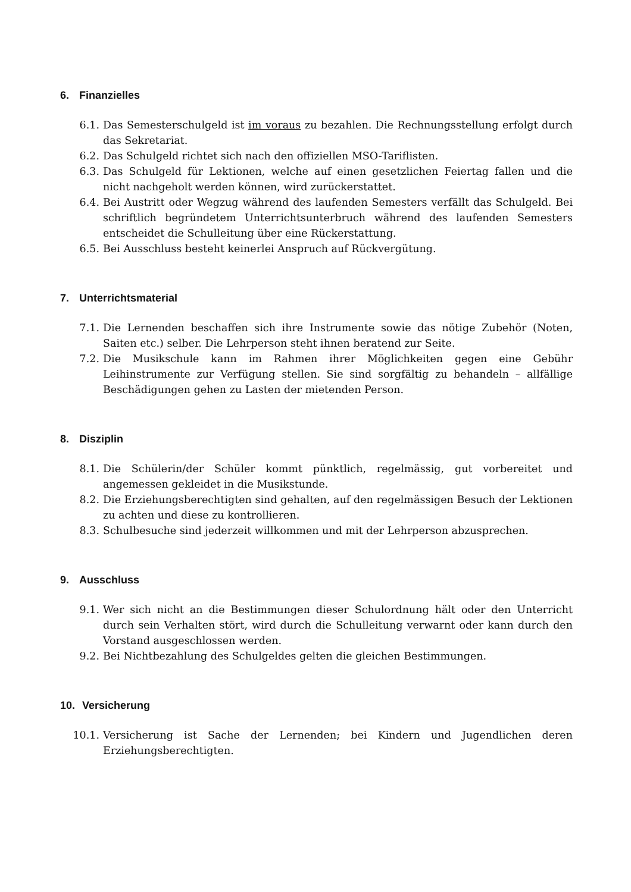6. Finanzielles
6.1. Das Semesterschulgeld ist im voraus zu bezahlen. Die Rechnungsstellung erfolgt durch das Sekretariat.
6.2. Das Schulgeld richtet sich nach den offiziellen MSO-Tariflisten.
6.3. Das Schulgeld für Lektionen, welche auf einen gesetzlichen Feiertag fallen und die nicht nachgeholt werden können, wird zurückerstattet.
6.4. Bei Austritt oder Wegzug während des laufenden Semesters verfällt das Schulgeld. Bei schriftlich begründetem Unterrichtsunterbruch während des laufenden Semesters entscheidet die Schulleitung über eine Rückerstattung.
6.5. Bei Ausschluss besteht keinerlei Anspruch auf Rückvergütung.
7. Unterrichtsmaterial
7.1. Die Lernenden beschaffen sich ihre Instrumente sowie das nötige Zubehör (Noten, Saiten etc.) selber. Die Lehrperson steht ihnen beratend zur Seite.
7.2. Die Musikschule kann im Rahmen ihrer Möglichkeiten gegen eine Gebühr Leihinstrumente zur Verfügung stellen. Sie sind sorgfältig zu behandeln – allfällige Beschädigungen gehen zu Lasten der mietenden Person.
8. Disziplin
8.1. Die Schülerin/der Schüler kommt pünktlich, regelmässig, gut vorbereitet und angemessen gekleidet in die Musikstunde.
8.2. Die Erziehungsberechtigten sind gehalten, auf den regelmässigen Besuch der Lektionen zu achten und diese zu kontrollieren.
8.3. Schulbesuche sind jederzeit willkommen und mit der Lehrperson abzusprechen.
9. Ausschluss
9.1. Wer sich nicht an die Bestimmungen dieser Schulordnung hält oder den Unterricht durch sein Verhalten stört, wird durch die Schulleitung verwarnt oder kann durch den Vorstand ausgeschlossen werden.
9.2. Bei Nichtbezahlung des Schulgeldes gelten die gleichen Bestimmungen.
10. Versicherung
10.1. Versicherung ist Sache der Lernenden; bei Kindern und Jugendlichen deren Erziehungsberechtigten.